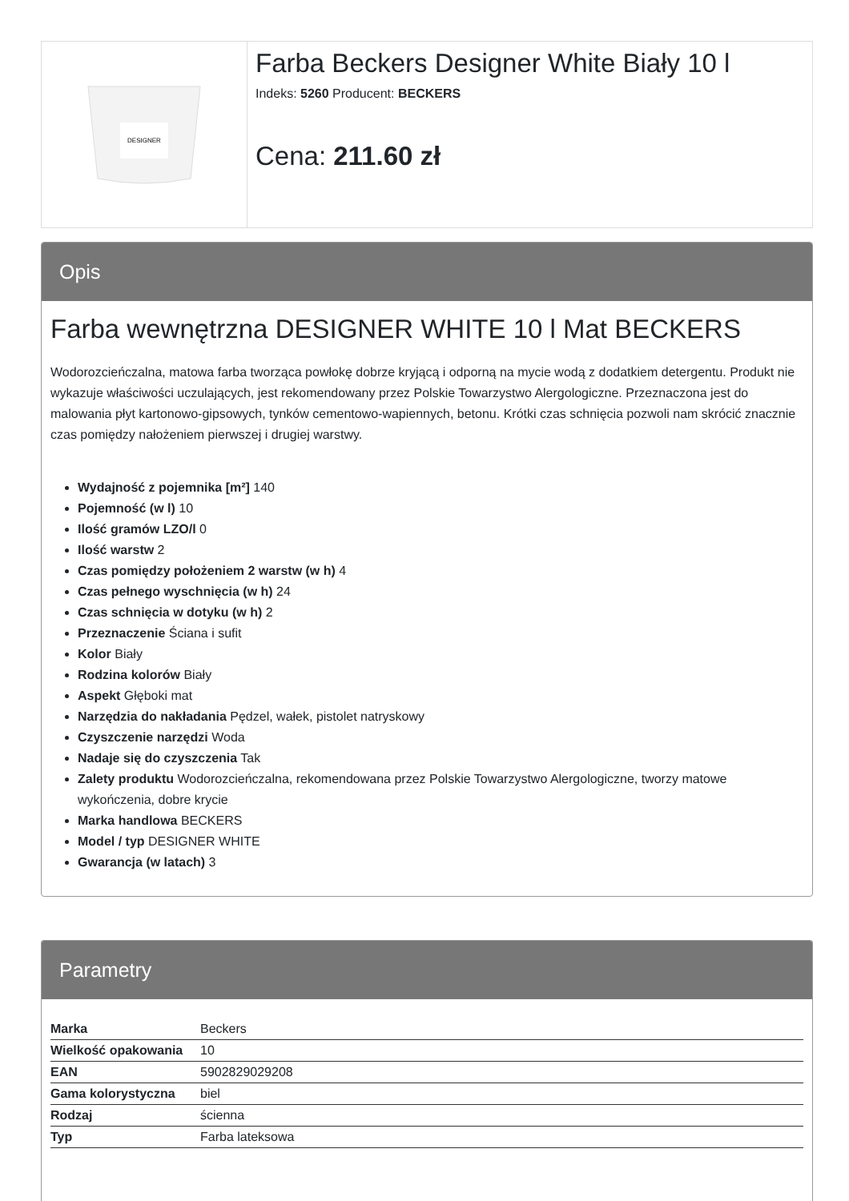DESIGNER
Farba Beckers Designer White Biały 10 l
Indeks: 5260 Producent: BECKERS
Cena: 211.60 zł
Opis
Farba wewnętrzna DESIGNER WHITE 10 l Mat BECKERS
Wodorozcieńczalna, matowa farba tworząca powłokę dobrze kryjącą i odporną na mycie wodą z dodatkiem detergentu. Produkt nie wykazuje właściwości uczulających, jest rekomendowany przez Polskie Towarzystwo Alergologiczne. Przeznaczona jest do malowania płyt kartonowo-gipsowych, tynków cementowo-wapiennych, betonu. Krótki czas schnięcia pozwoli nam skrócić znacznie czas pomiędzy nałożeniem pierwszej i drugiej warstwy.
Wydajność z pojemnika [m²] 140
Pojemność (w l) 10
Ilość gramów LZO/l 0
Ilość warstw 2
Czas pomiędzy położeniem 2 warstw (w h) 4
Czas pełnego wyschnięcia (w h) 24
Czas schnięcia w dotyku (w h) 2
Przeznaczenie Ściana i sufit
Kolor Biały
Rodzina kolorów Biały
Aspekt Głęboki mat
Narzędzia do nakładania Pędzel, wałek, pistolet natryskowy
Czyszczenie narzędzi Woda
Nadaje się do czyszczenia Tak
Zalety produktu Wodorozcieńczalna, rekomendowana przez Polskie Towarzystwo Alergologiczne, tworzy matowe wykończenia, dobre krycie
Marka handlowa BECKERS
Model / typ DESIGNER WHITE
Gwarancja (w latach) 3
Parametry
| Marka | Beckers |
| Wielkość opakowania | 10 |
| EAN | 5902829029208 |
| Gama kolorystyczna | biel |
| Rodzaj | ścienna |
| Typ | Farba lateksowa |